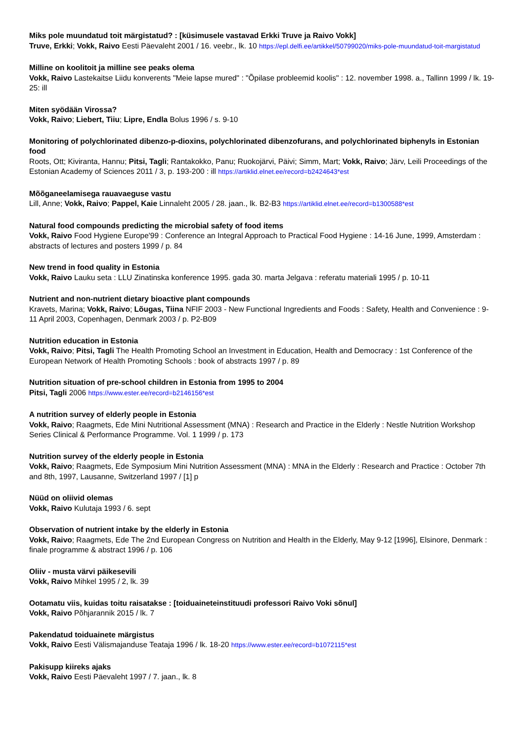Miks pole muundatud toit märgistatud? : [küsimusele vastavad Erkki Truve ja Raivo Vokk]
Truve, Erkki; Vokk, Raivo Eesti Päevaleht 2001 / 16. veebr., lk. 10 https://epl.delfi.ee/artikkel/50799020/miks-pole-muundatud-toit-margistatud
Milline on koolitoit ja milline see peaks olema
Vokk, Raivo Lastekaitse Liidu konverents "Meie lapse mured" : "Õpilase probleemid koolis" : 12. november 1998. a., Tallinn 1999 / lk. 19-25: ill
Miten syödään Virossa?
Vokk, Raivo; Liebert, Tiiu; Lipre, Endla Bolus 1996 / s. 9-10
Monitoring of polychlorinated dibenzo-p-dioxins, polychlorinated dibenzofurans, and polychlorinated biphenyls in Estonian food
Roots, Ott; Kiviranta, Hannu; Pitsi, Tagli; Rantakokko, Panu; Ruokojärvi, Päivi; Simm, Mart; Vokk, Raivo; Järv, Leili Proceedings of the Estonian Academy of Sciences 2011 / 3, p. 193-200 : ill https://artiklid.elnet.ee/record=b2424643*est
Mõõganeelamisega rauavaeguse vastu
Lill, Anne; Vokk, Raivo; Pappel, Kaie Linnaleht 2005 / 28. jaan., lk. B2-B3 https://artiklid.elnet.ee/record=b1300588*est
Natural food compounds predicting the microbial safety of food items
Vokk, Raivo Food Hygiene Europe'99 : Conference an Integral Approach to Practical Food Hygiene : 14-16 June, 1999, Amsterdam : abstracts of lectures and posters 1999 / p. 84
New trend in food quality in Estonia
Vokk, Raivo Lauku seta : LLU Zinatinska konference 1995. gada 30. marta Jelgava : referatu materiali 1995 / p. 10-11
Nutrient and non-nutrient dietary bioactive plant compounds
Kravets, Marina; Vokk, Raivo; Lõugas, Tiina NFIF 2003 - New Functional Ingredients and Foods : Safety, Health and Convenience : 9-11 April 2003, Copenhagen, Denmark 2003 / p. P2-B09
Nutrition education in Estonia
Vokk, Raivo; Pitsi, Tagli The Health Promoting School an Investment in Education, Health and Democracy : 1st Conference of the European Network of Health Promoting Schools : book of abstracts 1997 / p. 89
Nutrition situation of pre-school children in Estonia from 1995 to 2004
Pitsi, Tagli 2006 https://www.ester.ee/record=b2146156*est
A nutrition survey of elderly people in Estonia
Vokk, Raivo; Raagmets, Ede Mini Nutritional Assessment (MNA) : Research and Practice in the Elderly : Nestle Nutrition Workshop Series Clinical & Performance Programme. Vol. 1 1999 / p. 173
Nutrition survey of the elderly people in Estonia
Vokk, Raivo; Raagmets, Ede Symposium Mini Nutrition Assessment (MNA) : MNA in the Elderly : Research and Practice : October 7th and 8th, 1997, Lausanne, Switzerland 1997 / [1] p
Nüüd on oliivid olemas
Vokk, Raivo Kulutaja 1993 / 6. sept
Observation of nutrient intake by the elderly in Estonia
Vokk, Raivo; Raagmets, Ede The 2nd European Congress on Nutrition and Health in the Elderly, May 9-12 [1996], Elsinore, Denmark : finale programme & abstract 1996 / p. 106
Oliiv - musta värvi päikesevili
Vokk, Raivo Mihkel 1995 / 2, lk. 39
Ootamatu viis, kuidas toitu raisatakse : [toiduaineteinstituudi professori Raivo Voki sõnul]
Vokk, Raivo Põhjarannik 2015 / lk. 7
Pakendatud toiduainete märgistus
Vokk, Raivo Eesti Välismajanduse Teataja 1996 / lk. 18-20 https://www.ester.ee/record=b1072115*est
Pakisupp kiireks ajaks
Vokk, Raivo Eesti Päevaleht 1997 / 7. jaan., lk. 8